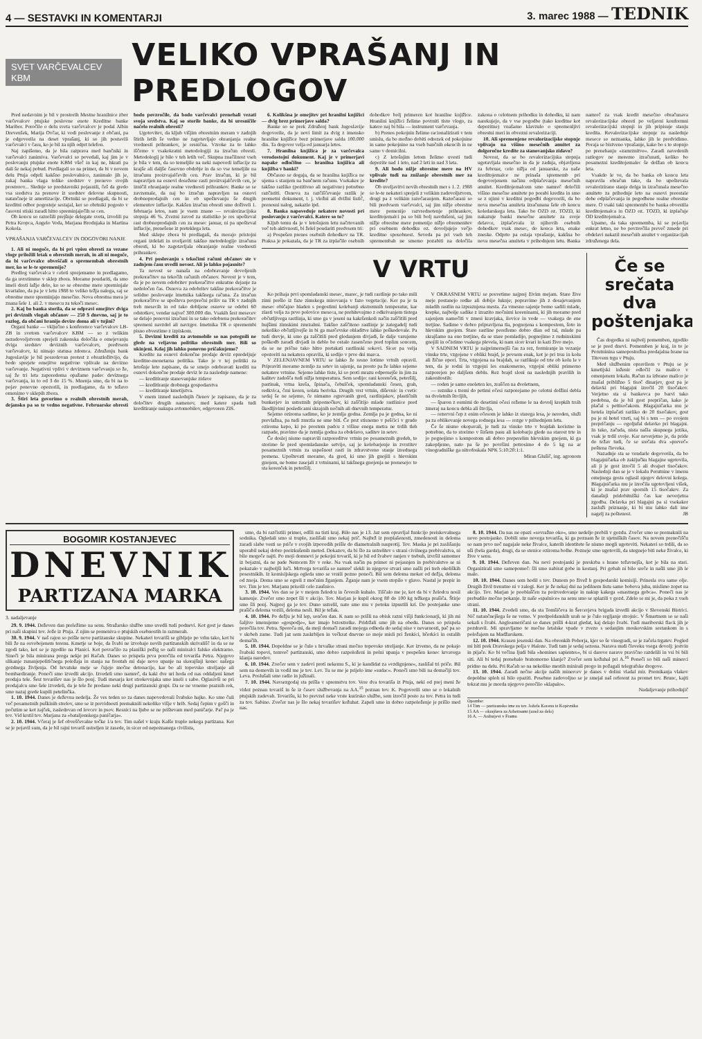4 — SESTAVKI IN KOMENTARJI 3. marec 1988 — TEDNIK
SVET VARČEVALCEV KBM
VELIKO VPRAŠANJ IN PREDLOGOV
Pred nedavnim je bil v prostorih Mestne hranilnice zbor varčevalcev ptujske poslovne enote Kreditne banke Maribor. Poročilo o delu sveta varčevalcev je podal Albin Drevenšek, Marija Ovčar, ki vodi poslovanje z občani, pa je odgovorila na deset vprašanj, ki so jih postavili varčevalci v času, ko je bil za njih odprt telefon.
Naj zapišemo, da je bila razprava med bančniki in varčevalci zanimiva. Varčevalci so povedali, kaj jim je v poslovanju ptujske enote KBM všeč in kaj ne, hkrati pa dali še nekaj pobud. Predlagali so na primer, da bi v novem delu Ptuja odprli kakšno poslovalnico, zanimalo jih je, zakaj banka vlaga toliko sredstev v prenovo svojih prostorov... Slednje so predstavniki pojasnili, češ da gredo vsa sredstva za prenove iz sredstev delovne skupnosti, natančneje iz amortizacije. Obrtniki so predlagali, da bi se kreditni odbor pogosteje sestajal, ker so obrtniki pogosto v časovni stiski zaradi hitro spreminjajočih se cen.
Ob koncu so razrešili prejšnje delegate sveta, izvolili pa Petra Kropca, Angelo Voda, Marjana Brodnjaka in Martina Kokola.
VPRAŠANJA VARČEVALCEV IN ODGOVORI NANJE
1. Ali ni mogoče, da bi pri vpisu obresti za vezane vloge priložili letak o obrestnih merah, in ali ni mogoče, da bi varčevalce obveščali o spremembah obrestnih mer, ko se le-te spremenijo?
Predlog varčevalca v celoti sprejemamo in predlagamo, da ga uvrstimmo v sklep zbora. Moramo poudariti, da smo imeli dosti lažje delo, ko so se obrestne mere spreminjale kvartalno, da pa je v letu 1988 to veliko težja naloga, saj se obrestne mere spreminjajo mesečno. Nova obrestna mera je znana šele 1. ali 2. v mesecu za tekoči mesec.
2. Kaj bo banka storila, da se odpravi omejitev dviga pri deviznih vlogah občanov — 250 $ dnevno, saj je to razlog, da občani hranijo devize doma ali v tujini?
Organi banke — vključno s konferenco varčevalcev LB-ZB in svetom varčevalcev KBM — so z velikim nezadovoljstvom sprejeli zakonska določila o omejevanju dviga sredstev deviznih varčevalcev, predvsem varčevalcev, ki nimajo statusa zdomca. Združenju bank Jugoslavije je bil posredovan protest z obrazložitvijo, da bodo sprejete omejitve negativno vplivale na devizno varčevanje. Negativni vplivi v deviznem varčevanju so že, saj že tri leta zaporedoma opažamo padec deviznega varčevanja, in to od 3 do 15 %. Mnenja smo, da bi na to pojav ponovno opozorili, in predlagamo, da to težavo omenimo v sklepih zbora.
3. Štiri leta govorimo o realnih obrestnih merah, dejansko pa so te vedno negativne. Februarske obresti bodo povzročile, da bodo varčevalci prenehali vezati svoja sredstva. Kaj so storile banke, da bi uresničile načelo realnih obresti?
Ugotovitev, da kljub višjim obrestnim meram v zadnjih štirih letih še vedno ne zagotavljajo ohranjanja realne vrednosti prihrankov, je resnična. Vzroke za to lahko iščemo v vsakokratni metodologiji za izračun obresti. Metodologij je bilo v teh letih več. Skupna značilnost vseh je bila v tem, da so temeljile na neki napovedi inflacije za krajše ali daljše časovno obdobje in da so vse temeljile na izračunu proizvajalčevih cen. Prav izračun, ki je bil napravljen na osnovi doseženе rasti proizvajalčevih cen, je izničil ohranjanje realne vrednosti prihrankov. Banke so se zavzemale, da naj bo izračun napravljen na osnovi drobnoprodajnih cen in ob upoštevanju še drugih elementov inflacije. Kakšen izračun obresti smo doživeli 1. februarja letos, nam je vsem znano — revalorizacijska stopnja 46 %. Zvezni zavod za statistiko je res upošteval rast drobnoprodajnih cen za mesec januar, ni pa upošteval inflacije, prenešene iz preteklega leta.
Med sklepe zbora bi predlagali, da morajo pristojni organi izdelati in uveljaviti takšno metodologijo izračuna obresti, ki bo zagotavljala ohranjanje realne vrednosti prihrankov.
4. Pri poslovanju s tekočimi računi občanov ste v zadnjem času uvedli novost. Ali jo lahko pojasnite?
Ta novost se nanaša na odobravanje dovoljenih prekoračitev na tekočih računih občanov. Novost je v tem, da je po novem odobritev prekoračitve enkratno dejanje za nedoločen čas. Osnova za odobritev takšne prekoračitve je solidno poslovanje imetnika takšnega računa. Za izračun prekoračitve se upošteva povprečni priliv na TR v zadnjih treh mesecih in od tako dobljene osnove se odobri 60 odstotkov, vendar največ 300.000 din. Vsakih šest mesecev se delajo ponovni izračuni in se tako odobrena prekoračitev spremeni navzdol ali navzgor. Imetnika TR o spremembi pisno obvestimo z izpiskom.
5. Devizni krediti za avtomobile so nas potegnili ne glede na veljavno politiko obrestnih mer. Bili so ukinjeni. Kdaj jih lahko ponovno pričakujemo?
Kredite na osnovi dokončne prodaje deviz opredeljuje kreditno-monetarna politika. Tako je v tej politiki za letošnje leto zapisano, da se smejo odobravati krediti na osnovi dokončne prodaje deviz le za naslednje namene:
— kreditiranje stanovanjske zidave
— kreditiranje drobnega gospodarstva
— kreditiranje kmetijstva.
V enem izmed naslednjih členov je zapisano, da je za določitev drugih namenov, med katere spada tudi kreditiranje nakupa avtomobilov, odgovoren ZIS.
6. Kolikšna je omejitev pri hranilni knjižici — dvig brez primerjave salda?
Banke so se prek Združenj bank Jugoslavije dogovorile, da je novi limit za dvig z imensko hranilne knjižice brez primerjave salda 100.000 din. Ta dogovor velja od januarja letos.
7. Hranilna knjižica je za varčevalca verodostojni dokument. Kaj je v primerjavi napake odločilno — hranilna knjižica ali knjižba v banki?
Občasno se dogaja, da se hranilna knjižica ne ujema s stanjem na bančnem računu. Vsekakor je takšno razliko (pozitivno ali negativno) potrebno razčistiti. Osnova za razčiščevanje razlik je prometni dokument, t. j. vložni ali dvižni listič, prenosni nalog, nakazlo ipd.
8. Banka napoveduje nekatere novosti pri poslovanju z varčevalci. Katere so to?
Kljub temu da je v letošnjem letu načrtovanih več teh aktivnosti, bi želel poudariti predvsem tri:
a) Pospešen prenos osebnih dohodkov na TR. Praksa je pokazala, da je TR za izplačilo osebnih dohodkov bolj primeren kot hranilne knjižice. Hranilni knjižici želimo povrniti tisto vlogo, za katero naj bi bila — instrument varčevanja.
b) Prenos pokojnin želimo racionalizirati v tem smislu, da bo možno dobiti odrezek od pokojnine in samo pokojnino na vseh bančnih okencih in ne samo v domicilni.
c) Z letošnjim letom želimo uvesti tudi depozite nad 1 leto, nad 2 leti in nad 3 leta.
9. Ali bodo nižje obrestne mere na HV vplivale tudi na znižanje obrestnih mer za kredite?
Ob uveljavitvi novih obrestnih mer s 1. 2. 1988 so le-te nekateri sprejeli z velikim zadovoljstvom, drugi pa z velikim razočaranjem. Razočarani so bili predvsem varčevalci, saj jim nižje obrestne mere pomenijo razvrednotenje prihrankov, kreditojemalci pa so bili bolj navdušeni, saj jim nižje obrestne mere pomenijo nižjo obremenitev pri osebnem dohodku oz. dovoljujejo večjo kreditno sposobnost. Seveda pa pri vseh teh spremembah ne smemo pozabiti na določila zakona o celotnem prihodku in dohodku, ki nam narekujejo, da v vse pogodbe (tako kreditne kot depozitne) vnašamo klavzulo o spremenljivi obrestni meri in obvezni revalorizaciji.
10. Ali spremenjene revalorizacijske stopnje vplivajo na višino mesečnih anuitet za dolgoročne kredite za stanovanjsko zidavo?
Novost, da se bo revalorizacijska stopnja ugotavljala mesečno in da je zadnja, objavljena za februar, celo nižja od januarske, za naše kreditojemalce ne prinaša sprememb pri dogovorjenem načinu odplačevanja mesečnih anuitet. Kreditojemalcem smo namreč določili višino mesečne anuitete po porabi kredita in smo se z njimi v kreditni pogodbi dogovorili, da bo nova mesečna anuiteta izračunana šele ob koncu koledarskega leta. Tako bo OZD oz. TOZD, ki nakazuje banki mesečne anuitete za svoje delavce, izplačevala iz njihovih osebnih dohodkov vsak mesec, do konca leta, enake zneske. Odprto pa ostaja vprašanje, kakšna bo nova mesečna anuiteta v prihodnjem letu. Banka namreč za vsak kredit mesečno obračunava revalorizacijske obresti po veljavni konformni revalorizacijski stopnji in jih pripisuje stanju kredita. Revalorizacijske stopnje za naslednje mesece so neznanka, lahko jih le predvidimo. Poraja se bistveno vprašanje, kako bo s to stopnjo po prenehanju »zamrznitve«. Zaradi navedenih razlogov ne moremo izračunati, koliko bo posamezni kreditojemalec še dolžan ob koncu leta.
Vsakdo le ve, da bo banka ob koncu leta napravila obračun tako, da bo upoštevala revalorizirano stanje dolga in izračunala mesečno anuiteto za prihodnje leto na osnovi preostale dobe odplačevanja in pogodbene realne obrestne mere. O vsaki taki spremembi bo banka obvestila kreditojemalca in OZD oz. TOZD, ki izplačuje OD kreditojemalca.
Upamo, da taka sprememba, ki se pojavlja enkrat letno, ne bo povzročila prevеč zmede pri obdelavi nakazil mesečnih anuitet v organizacijah združenega dela.
V VRTU
Ko prihaja prvi spomladanski mesec, marec, je tudi rastlinje po tako mili zimi prešlo iz faze zimskega mirovanja v fazo vegetacije. Ker pa je ta mesec običajno hladen s pogostimi kolebanji ekstremnih temperatur, kar zlasti velja za prvo polovico meseca, ne prehitevajmo z odkrivanjem tistega občutljivega rastlinja, ki smo ga v jeseni na kakršenkoli način zaščitili pred hujšimi zimskimi zmrzalmi. Takšno zaščiteno rastlinje je zategadelj tudi nekoliko občutljivejše in bi ga marčevske ohladitve lahko poškodovale. Pa tudi drevje, ki smo ga zaščitili pred glodanjem divjadi, še dalje varujemo poškodb zaradi divjadi in deblo bo ostalo zasenčeno pred toplim soncem, da se ne prične tako hitro pretakati rastlinski sokovi. Sicer pa velja opozoriti na nekatera opravila, ki sodijo v prve dni marca.
V ZELENJAVNEM VRTU se lahko že resno lotimo vrtnih opravil. Pripraviti moramo zemljo za setev in sajenje, na prosto pa že lahko sejemo nekatere vrtnine. Sejemo lahko tiste, ki so proti mrazu odpornejše in jim za kalitev zadošča tudi nižja temperatura. Sem sodijo: rani korenček, peteršilj, pastinak, vrtna kreša, špinača, čebulček, spomladanski česen, grah, redkvica, črni koren, solata berivka. Drugih vrst vrtnin, diševnic in cvetic sedaj še ne sejemo, če nimamo ogrevanih gred, rastlinjakov, plastičnih bunkerjev in ustreznih pripomočkov, ki zaščitijo mlade rastlinice pred škodljivimi posledicami skrajnih nočnih ali dnevnih temperatur.
Sejemo oziroma sadimo, ko je zemlja godna. Zemlja pa je godna, ko ni prevlažna, pa tudi zmrzla ne sme biti. Če prst stisnemo v pešćici v grudo oziroma kepo, ki po prostem padcu z višine enega metra ne trdih tleh razpade, pravimo da je zemlja godna za obdelavo, saditev in setev.
Če doslej nismo napravili razporeditve vrtnin po posameznih gredeh, to storimo še pred spomladansko setvijo, saj je kolobarjenje in zvrstitev posameznih vrtnin za uspešnost rasti in zdravstveno stanje izrednega pomena. Upoštevati moramo, da gred, ki smo jih gnojili s hlevskim gnojem, ne bomo zasejali z vrtninami, ki takšnega gnojenja ne prenesejo: to sta korenček in peteršilj.
V OKRASNEM VRTU se posvetimo najprej živim mejam. Stare žive meje postanejo redke ali dobijo luknje; popravimo jih z dosajevanjem mladih rastlin na izpraznjena mesta. Za vmesno sajenje bomo sadili mlade, krepke, najbolje sadike z izrazito močnimi koreninami, ki jih moramo pred sajenjem namočiti v zmesi kravjaka, ilovice in vode — vsakega do ene tretjine. Sadimo v dobro pripravljena tla, pognojena s kompostom, šoto in hlevskim gnojem. Stare rastline porežemo dobro dlan od tal, mlade pa skrajšamo na eno tretjino, da se stare pomladijo, pognojimo z rudninskimi gnojili in očistimo vsakega plevela, ki nam sicer kvari in kazi živo mejo.
V SADNEM VRTU je najprimernejši čas za rez, formiranje in vezanje vinske trte, vzgojene v obliki brajd, je povsem enak, kot je pri trsu in kolu ali žično oporі. Trta, vzgojena na brajdah, se razlikuje od trte ob kolu le v tem, da je rodni in vzgojni les enakomerno, vzgojni obliki primerno razporejen po daljšem deblu. Rez brajd sloni na naslednjih pravilih in zakonitostih:
— roden je samo enoleten les, zraščen na dvoletnem,
— reznike s tremi do petimi očesi razporejamo po celotni dolžini debla na dvoletnih štrcljih,
— šparon z osmimi do desetimi očesi režemo le na dovolj krepkih trsih zmeraj na koncu debla ali štrclja,
— rezervni čep z enim očesom je lahko iz starega lesa, je neroden, služi pa za oblikovanje novega rodnega lesa — rozge v prihodnjem letu.
Če še nismo okopavali, je tudi za vinsko trto v brajdah koristno in potrebno, da to storimo v širšem pasu ali kolobarju glede na starost trte in jo pognojimo s kompostom ali dobro preperelim hlevskim gnojem, ki ga zakopljemo, nato pa še po površini potrosimo 4 do 5 kg na ar vinogradniške ga nitrofoskala NPK 5:10:20:1:1.
Miran Glušič, ing. agronom
Če se srečata dva poštenjaka
Čas dogodka ni najbolj pomemben, zgodilo se je pred dnevi. Pomemben je kraj, in to je Perutninina samopostrežna prodajalna hrane na Titovem trgu v Ptuju.
Med službenim opravilom v Ptuju se je kmetijski inženir odločil za malico v omenjenem lokalu. Račun za izbrano malico je znašal približno 5 tisoč dinarjev, gost pa je delavki pri blagajni izročil 20 tisočakov. Verjetno sta si bankovca po barvi tako podobna, da je bil gost prepričan, kako je plačal s pettisočakom. Blagajničarka mu je hotela izplačati razliko do 20 tisočakov, gost pa je ni hotel vzeti, saj bi s tem — po svojem prepričanju — ogoljufal delavko pri blagajni. In tako, začuda, nista našla skupnega jezika, vsak je trdil svoje. Kar neverjetno je, da pride do težav tudi, če se srečata dva »preveč« poštena človeka.
Nazadnje sta se vendarle dogovorila, da bo blagajničarka ob zaključku blagajne ugotovila, ali ji je gost izročil 5 ali dvajset tisočakov. Naslednji dan se je v lokalu Perutnine v imenu omejnega gosta oglasil njegov delovni kolega. Blagajničarka mu je izročila ugotovljeni višek, ki je znašal prav spornih 15 tisočakov. Za današnji pridobitniški čas kar neverjetna zgodba. Delavka pri blagajni pa si vsekakor zasluži priznanje, ki bi mu lahko dali ime nagelj za poštenost. JB
BOGOMIR KOSTANJEVEC
DNEVNIK
PARTIZANA MARKA
3. nadaljevanje
29. 9. 1944. Deževen dan preležimo na senu. Stražarsko službo smo uvedli tudi podnevi. Kot gost je danes pri naši skupini tov. Jože iz Ptuja. Z njim se pomeniva o ptujskih osebnostih in razmerah.
30. 9. 1944. V naš rajon so prišle nove partizanske skupine. Nekateri tovariši se gibljejo po vrhu tako, kot bi bili že na osvobojenem terenu. Kmetje se boje, da švabi ne izvohajo novih partizanskih skrivališč in da se ne zgodi tako, kot se je zgodilo na Planici. Kot povračilo za planiški požig so naši miniralci falsko elektrarno. Sinoči je bila minirana proga nekje pri Račah. Danes so prispela prva poročila od tovariša Petra. Njegovo slikanje zunanjepolitičnega položaja in stanja na frontah mi daje novo upanje na skorajšnji konec našega gozdnega življenja. Od hrvatske meje se čujejo močne detonacije, kar bo ali topovsko streljanje ali bombardiranje. Ponoči smo izvedli akcijo. Izvedeli smo namreč, da kaki dve uri hoda od nas oddaljeni kmet prodaja tele. Šest tovarišev nas je šlo ponj. Tudi mesarja kot strokovnjaka smo imeli s sabo. Oglasivši se pri prodajalcu smo šele izvedeli, da je tele že prodano neki drugi partizanski grupi. Da se ne vrnemo praznih rok, smo nazaj grede kupili petelinčka.
1. 10. 1944. Danes je deževna nedelja. Že ves teden so za danes napovedovali švabsko hajko. Ko smo čuli več posameznih puškinih strelov, smo se iz previdnosti premaknili nekoliko višje v hrib. Sedaj čepim v gošči in počutim se kot zajček, zasledovan od lovcev in psov. Resnici na ljubo se ne prištevam med paničarje. Pač pa je tov. Vid krstil tov. Marjana za »bataljonskega paničarja«.
2. 10. 1944. Včeraj je šef obveščevalne točke 1/a tov. Tim našel v kraju Kalše truplo nekega partizana. Ker se je pojavil sum, da je bil rajni tovariš ustreljen iz zasede, in sicer od nepoznanega civilista,
smo, da bi razčistili primer, odšli na tisti kraj. Bilo nas je 13. Jaz sem opravljal funkcijo preiskovalnega sodnika. Ogledali smo si truplo, zaslišali smo nekaj prič. Najbrž iz preplašenosti, zmedenosti in deloma zaradi slabe vesti so priče v svojih izpovedih prišle do diametralnih nasprotij. Tov. Maska je pri zaslišanju uporabil nekaj dobro preizkušenih metod. Dokazov, da bi šlo za ustrelitev s strani civilnega prebivalstva, ni bilo mogoče najti. Po moji domnevi je pokojni tovariš, ki je bil od švabov ranjen v trebuh, izvršil samomor iz bojazni, da ne pade Nemcem živ v roke. Na vsak način pa primer ni pojasnjen in prebivalstvo se ni pokazalo v najboljši luči. Mrtvega tovariša so namreč slekli in njegove stvari smo našli pri treh okoliških posestnikih. Iz komisijskega ogleda smo se vrnili pozno ponoči. Bil sem deloma moker od dežja, deloma od znoja. Doma smo se ogreli z močnim žganjem. Žganje nam je vsem stopilo v glavo. Nastal je prepir in tov. Tim je tov. Marjanu prisolil celo zaušnico.
3. 10. 1944. Ves dan se je v mojem želodcu in čevesih kuhalo. Tiščalo me je, kot da bi v želodcu nosil kamenje. Zvečer smo zopet šli v akcijo. Tov. Marjan je kupil okrog 80 do 100 kg težkega prašiča. Štirje smo šli ponj. Najprej ga je tov. Duno ustrelil, nato smo mu v potoku izpustili kri. Do postojanke smo prašiča deloma vozili, deloma nesli. Bil je težak.
4. 10. 1944. Po dežju je bil lep, sončen dan. K nam so prišli na obisk razni višji funkcionarji, ki jih mi šaljivo imenujemo »gospodje«, ker imajo brzostrelke. Pridržali smo jih na obedu. Danes so prispela poročila tov. Petra. Sporoča mi, da moji domači zaradi mojega odhoda do sedaj niso v nevarnosti, pač pa so v skrbeh zame. Tudi jaz sem zaskrbljen in večkrat dnevno so moje misli pri ženkici, hčerkici in ostalih domačih.
5. 10. 1944. Dopoldne se je čulo s hrvaške strani močno topovsko streljanje. Ker izvemo, da ne pokajo švabski topovi, temveč partizanski, smo dobro razpoloženi in polni upanja v pospešen konec krvavega klanja narodov.
6. 10. 1944. Zvečer sem v zadevi proti nekemu S., ki je kandidat za »vzdignjene«, zaslišal tri priče. Bil sem na domovih in vodil me je tov. Lev. Tu se me je prijelo ime »sudac«. Ponoči smo bili na domačiji tov. Leva. Poslušali smo radio in južinali.
7. 10. 1944. Navsezgodaj sta prišla v spremstvu tov. Vere dva tovariša iz Ptuja, neki od prej meni že videz poznan tovariš in še iz časov službovanja na AA.<sup>15</sup> poznan tov. K. Pogovorili smo se o lokalnih ptujskih zadevah. Tovarišu, ki bo prevzel neke vrste kurirsko službo, sem izročil posto za tov. Petra in tudi za tov. Sabino. Zvečer nas je šlo nekaj tovarišev kožuhat. Zapeli smo in dobro razpoloženje je prišlo med nas.
8. 10. 1944. Da nas ne opazi »sovražno oko«, smo nedeljo prebili v gozdu. Zvečer smo se premaknili na novo postojanko. Dobili smo novega tovariša, ki ga poznam že iz ujetniških časov. Na novem prenočišču so nam prvo noč nagajale neke živalce, katerih identitete še nismo mogli ugotoviti. Nekateri so trdili, da so uši (bela garda), drugi, da so stenice oziroma bolhe. Pozneje smo ugotovili, da utegnejo biti neke živalce, ki žive v senu.
9. 10. 1944. Deževen dan. Na novi postojanki je preskrba s hrano težavnejša, kot je bila na stari. Organizirali smo samopomoč: šli smo nabirat gobe in kostanj. Pri gobah ni bilo sreče in našli smo jih le malo.
10. 10. 1944. Danes sem hodil s tov. Dunom po živež h gospodarski komisiji. Prinesla sva samo olje. Drugih živil trenutno ni v zalogi. Ker je že nekaj dni na jedilnem listu samo bobova juha, mislimo zopet na akcijo. Tov. Marjan je pooblaščen za poizvedovanje in nakup kakega »mastnega gobca«. Ponoči nas je prebudilo močno pokanje. Iz naše »spalnice« na senu smo se splazili v gozd. Zdelo se mi je, da poka z vseh strani.
11. 10. 1944. Zvedeli smo, da sta Tomšičeva in Šercerjeva brigada izvedli akcijo v Slovenski Bistrici. Nič natančnejšega še ne vemo. V predpoldanskih urah se je čulo regljanje strojnic. V Šmartnem so se naši sekali s švabi. Angloameričani so danes prišli 4-krat gledat, kaj delajo švabi. Tudi mariborski flack jih je pozdravil. Mi spravljamo te močne letalske vpade v zvezo s sedanjim moskovskim sestankom in s položajem na Madžarskem.
12. 10. 1944. Krasen jesenski dan. Na obronkih Pohorja, kjer so še vinogradi, se je začela trgatev. Pogled mi hiti prek Dravskega polja v Haloze. Tudi tam je sedaj sezona. Narava nudi človeku vsega dovolj: jestvin in pijače. Ko bi večina ljudi bila »homines sapientes«, bi si darove narave pravično razdelili in vsi bi bili siti. Ali bi tedaj prenehalo bratomorno klanje? Zvečer sem kožuhal pri A.<sup>16</sup> Ponoči so bili naši minerci pridno na delu. Pri Račah so na nekoliko mestih minirali progo in požagali telegrafske drogove.
13. 10. 1944. Zaradi nočne akcije naših minercev je danes v dolini vladal mir. Premikanja vlakov dopoldne sploh ni bilo opaziti. Posebno zadovoljno se je smejal naš referent za promet tov. Brunc, kajti tokrat mu je morda njegovo poročilo »klapalo«.
Nadaljevanje prihodnjič
Opombe:
14 Tim — partizansko ime za tov. Jožefa Korena iz Kopivnika
15 AA — okrajšava za Arbeitsamt (urad za delo)
16 A. — Anžurjevi v Framu